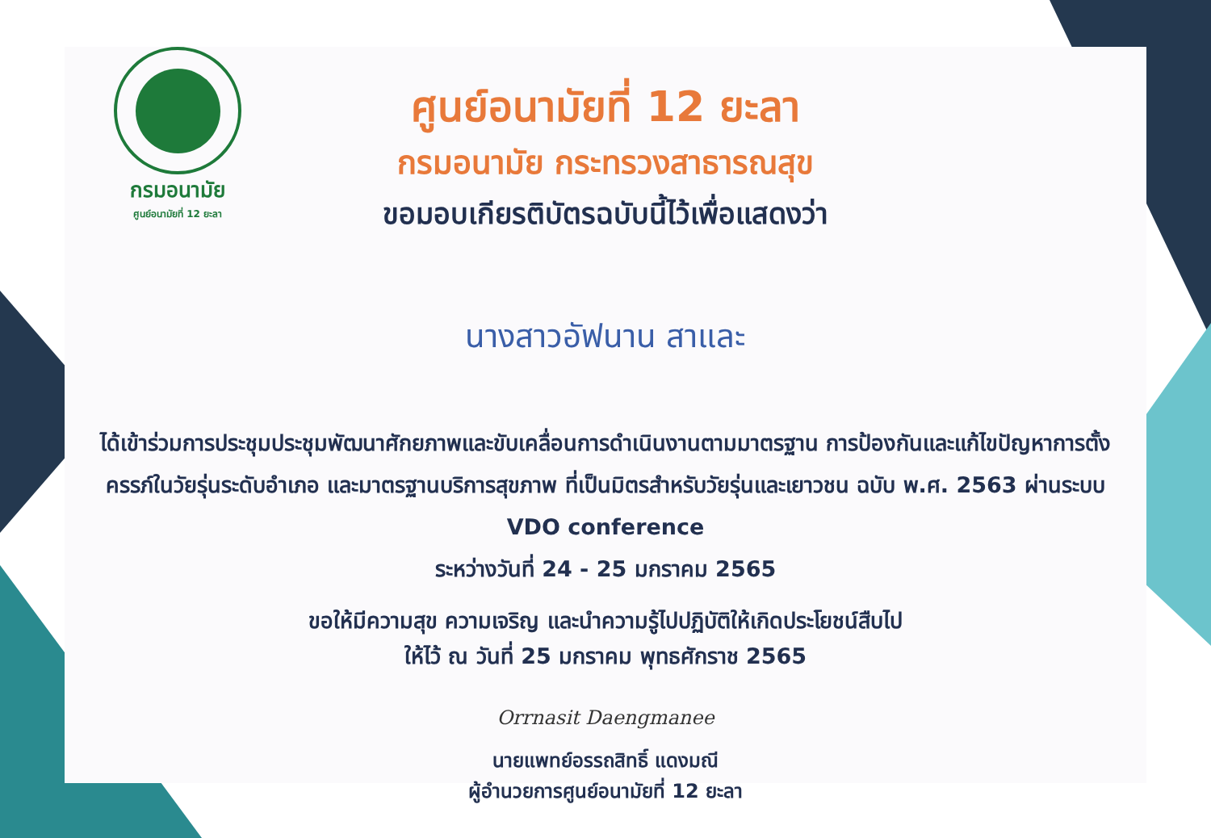กรมอนามัย
ศูนย์อนามัยที่ 12 ยะลา
ศูนย์อนามัยที่ 12 ยะลา
กรมอนามัย กระทรวงสาธารณสุข
ขอมอบเกียรติบัตรฉบับนี้ไว้เพื่อแสดงว่า
นางสาวอัฟนาน สาและ
ได้เข้าร่วมการประชุมประชุมพัฒนาศักยภาพและขับเคลื่อนการดำเนินงานตามมาตรฐาน การป้องกันและแก้ไขปัญหาการตั้งครรภ์ในวัยรุ่นระดับอำเภอ และมาตรฐานบริการสุขภาพ ที่เป็นมิตรสำหรับวัยรุ่นและเยาวชน ฉบับ พ.ศ. 2563 ผ่านระบบ VDO conference
ระหว่างวันที่ 24 - 25 มกราคม 2565
ขอให้มีความสุข ความเจริญ และนำความรู้ไปปฏิบัติให้เกิดประโยชน์สืบไป
ให้ไว้ ณ วันที่ 25 มกราคม พุทธศักราช 2565
Orrnasit Daengmanee
นายแพทย์อรรถสิทธิ์ แดงมณี
ผู้อำนวยการศูนย์อนามัยที่ 12 ยะลา